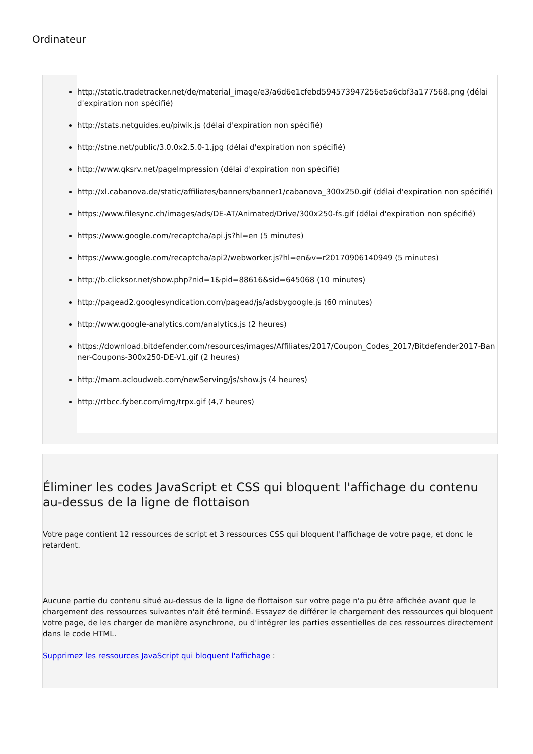Ordinateur
http://static.tradetracker.net/de/material_image/e3/a6d6e1cfebd594573947256e5a6cbf3a177568.png (délai d'expiration non spécifié)
http://stats.netguides.eu/piwik.js (délai d'expiration non spécifié)
http://stne.net/public/3.0.0x2.5.0-1.jpg (délai d'expiration non spécifié)
http://www.qksrv.net/pageImpression (délai d'expiration non spécifié)
http://xl.cabanova.de/static/affiliates/banners/banner1/cabanova_300x250.gif (délai d'expiration non spécifié)
https://www.filesync.ch/images/ads/DE-AT/Animated/Drive/300x250-fs.gif (délai d'expiration non spécifié)
https://www.google.com/recaptcha/api.js?hl=en (5 minutes)
https://www.google.com/recaptcha/api2/webworker.js?hl=en&v=r20170906140949 (5 minutes)
http://b.clicksor.net/show.php?nid=1&pid=88616&sid=645068 (10 minutes)
http://pagead2.googlesyndication.com/pagead/js/adsbygoogle.js (60 minutes)
http://www.google-analytics.com/analytics.js (2 heures)
https://download.bitdefender.com/resources/images/Affiliates/2017/Coupon_Codes_2017/Bitdefender2017-Banner-Coupons-300x250-DE-V1.gif (2 heures)
http://mam.acloudweb.com/newServing/js/show.js (4 heures)
http://rtbcc.fyber.com/img/trpx.gif (4,7 heures)
Éliminer les codes JavaScript et CSS qui bloquent l'affichage du contenu au-dessus de la ligne de flottaison
Votre page contient 12 ressources de script et 3 ressources CSS qui bloquent l'affichage de votre page, et donc le retardent.
Aucune partie du contenu situé au-dessus de la ligne de flottaison sur votre page n'a pu être affichée avant que le chargement des ressources suivantes n'ait été terminé. Essayez de différer le chargement des ressources qui bloquent votre page, de les charger de manière asynchrone, ou d'intégrer les parties essentielles de ces ressources directement dans le code HTML.
Supprimez les ressources JavaScript qui bloquent l'affichage :